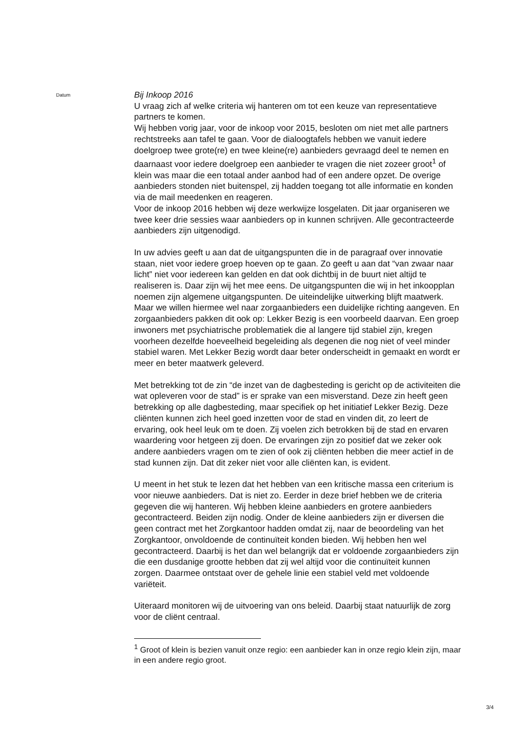Datum
Bij Inkoop 2016
U vraag zich af welke criteria wij hanteren om tot een keuze van representatieve partners te komen.
Wij hebben vorig jaar, voor de inkoop voor 2015, besloten om niet met alle partners rechtstreeks aan tafel te gaan. Voor de dialoogtafels hebben we vanuit iedere doelgroep twee grote(re) en twee kleine(re) aanbieders gevraagd deel te nemen en daarnaast voor iedere doelgroep een aanbieder te vragen die niet zozeer groot<sup>1</sup> of klein was maar die een totaal ander aanbod had of een andere opzet. De overige aanbieders stonden niet buitenspel, zij hadden toegang tot alle informatie en konden via de mail meedenken en reageren.
Voor de inkoop 2016 hebben wij deze werkwijze losgelaten. Dit jaar organiseren we twee keer drie sessies waar aanbieders op in kunnen schrijven. Alle gecontracteerde aanbieders zijn uitgenodigd.
In uw advies geeft u aan dat de uitgangspunten die in de paragraaf over innovatie staan, niet voor iedere groep hoeven op te gaan. Zo geeft u aan dat “van zwaar naar licht” niet voor iedereen kan gelden en dat ook dichtbij in de buurt niet altijd te realiseren is. Daar zijn wij het mee eens. De uitgangspunten die wij in het inkoopplan noemen zijn algemene uitgangspunten. De uiteindelijke uitwerking blijft maatwerk. Maar we willen hiermee wel naar zorgaanbieders een duidelijke richting aangeven. En zorgaanbieders pakken dit ook op: Lekker Bezig is een voorbeeld daarvan. Een groep inwoners met psychiatrische problematiek die al langere tijd stabiel zijn, kregen voorheen dezelfde hoeveelheid begeleiding als degenen die nog niet of veel minder stabiel waren. Met Lekker Bezig wordt daar beter onderscheidt in gemaakt en wordt er meer en beter maatwerk geleverd.
Met betrekking tot de zin “de inzet van de dagbesteding is gericht op de activiteiten die wat opleveren voor de stad” is er sprake van een misverstand. Deze zin heeft geen betrekking op alle dagbesteding, maar specifiek op het initiatief Lekker Bezig. Deze cliënten kunnen zich heel goed inzetten voor de stad en vinden dit, zo leert de ervaring, ook heel leuk om te doen. Zij voelen zich betrokken bij de stad en ervaren waardering voor hetgeen zij doen. De ervaringen zijn zo positief dat we zeker ook andere aanbieders vragen om te zien of ook zij cliënten hebben die meer actief in de stad kunnen zijn. Dat dit zeker niet voor alle cliënten kan, is evident.
U meent in het stuk te lezen dat het hebben van een kritische massa een criterium is voor nieuwe aanbieders. Dat is niet zo. Eerder in deze brief hebben we de criteria gegeven die wij hanteren. Wij hebben kleine aanbieders en grotere aanbieders gecontracteerd. Beiden zijn nodig. Onder de kleine aanbieders zijn er diversen die geen contract met het Zorgkantoor hadden omdat zij, naar de beoordeling van het Zorgkantoor, onvoldoende de continuïteit konden bieden. Wij hebben hen wel gecontracteerd. Daarbij is het dan wel belangrijk dat er voldoende zorgaanbieders zijn die een dusdanige grootte hebben dat zij wel altijd voor die continuïteit kunnen zorgen. Daarmee ontstaat over de gehele linie een stabiel veld met voldoende variëteit.
Uiteraard monitoren wij de uitvoering van ons beleid. Daarbij staat natuurlijk de zorg voor de cliënt centraal.
<sup>1</sup> Groot of klein is bezien vanuit onze regio: een aanbieder kan in onze regio klein zijn, maar in een andere regio groot.
3/4